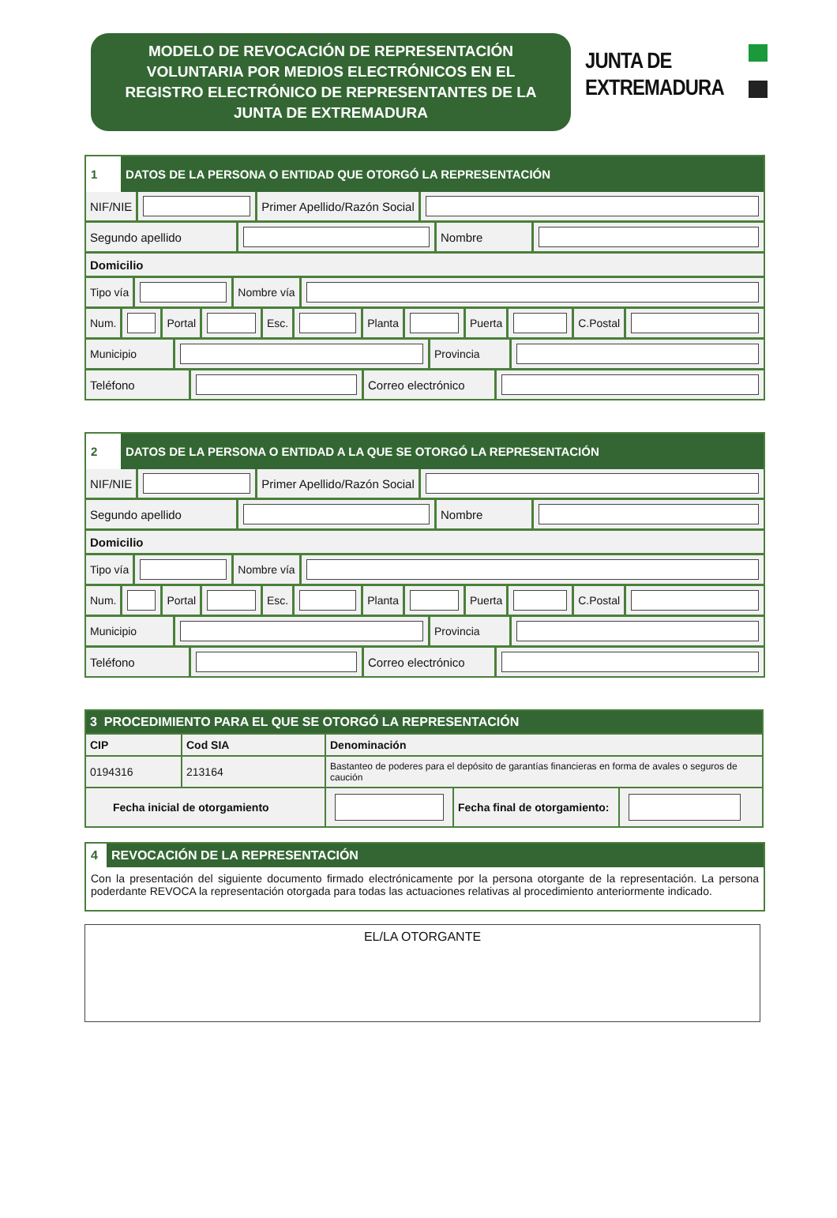MODELO DE REVOCACIÓN DE REPRESENTACIÓN
VOLUNTARIA POR MEDIOS ELECTRÓNICOS EN EL
REGISTRO ELECTRÓNICO DE REPRESENTANTES DE LA
JUNTA DE EXTREMADURA
JUNTA DE
EXTREMADURA
1 DATOS DE LA PERSONA O ENTIDAD QUE OTORGÓ LA REPRESENTACIÓN
NIF/NIE Primer Apellido/Razón Social
Segundo apellido Nombre
Domicilio
Tipo vía Nombre vía
Num. Portal Esc. Planta Puerta C.Postal
Municipio Provincia
Teléfono Correo electrónico
2 DATOS DE LA PERSONA O ENTIDAD A LA QUE SE OTORGÓ LA REPRESENTACIÓN
NIF/NIE Primer Apellido/Razón Social
Segundo apellido Nombre
Domicilio
Tipo vía Nombre vía
Num. Portal Esc. Planta Puerta C.Postal
Municipio Provincia
Teléfono Correo electrónico
| 3 PROCEDIMIENTO PARA EL QUE SE OTORGÓ LA REPRESENTACIÓN | | | | |
| CIP | Cod SIA | Denominación | | |
| 0194316 | 213164 | Bastanteo de poderes para el depósito de garantías financieras en forma de avales o seguros de caución | | |
| Fecha inicial de otorgamiento | | | Fecha final de otorgamiento: | |
4 REVOCACIÓN DE LA REPRESENTACIÓN
Con la presentación del siguiente documento firmado electrónicamente por la persona otorgante de la representación. La persona poderdante REVOCA la representación otorgada para todas las actuaciones relativas al procedimiento anteriormente indicado.
EL/LA OTORGANTE